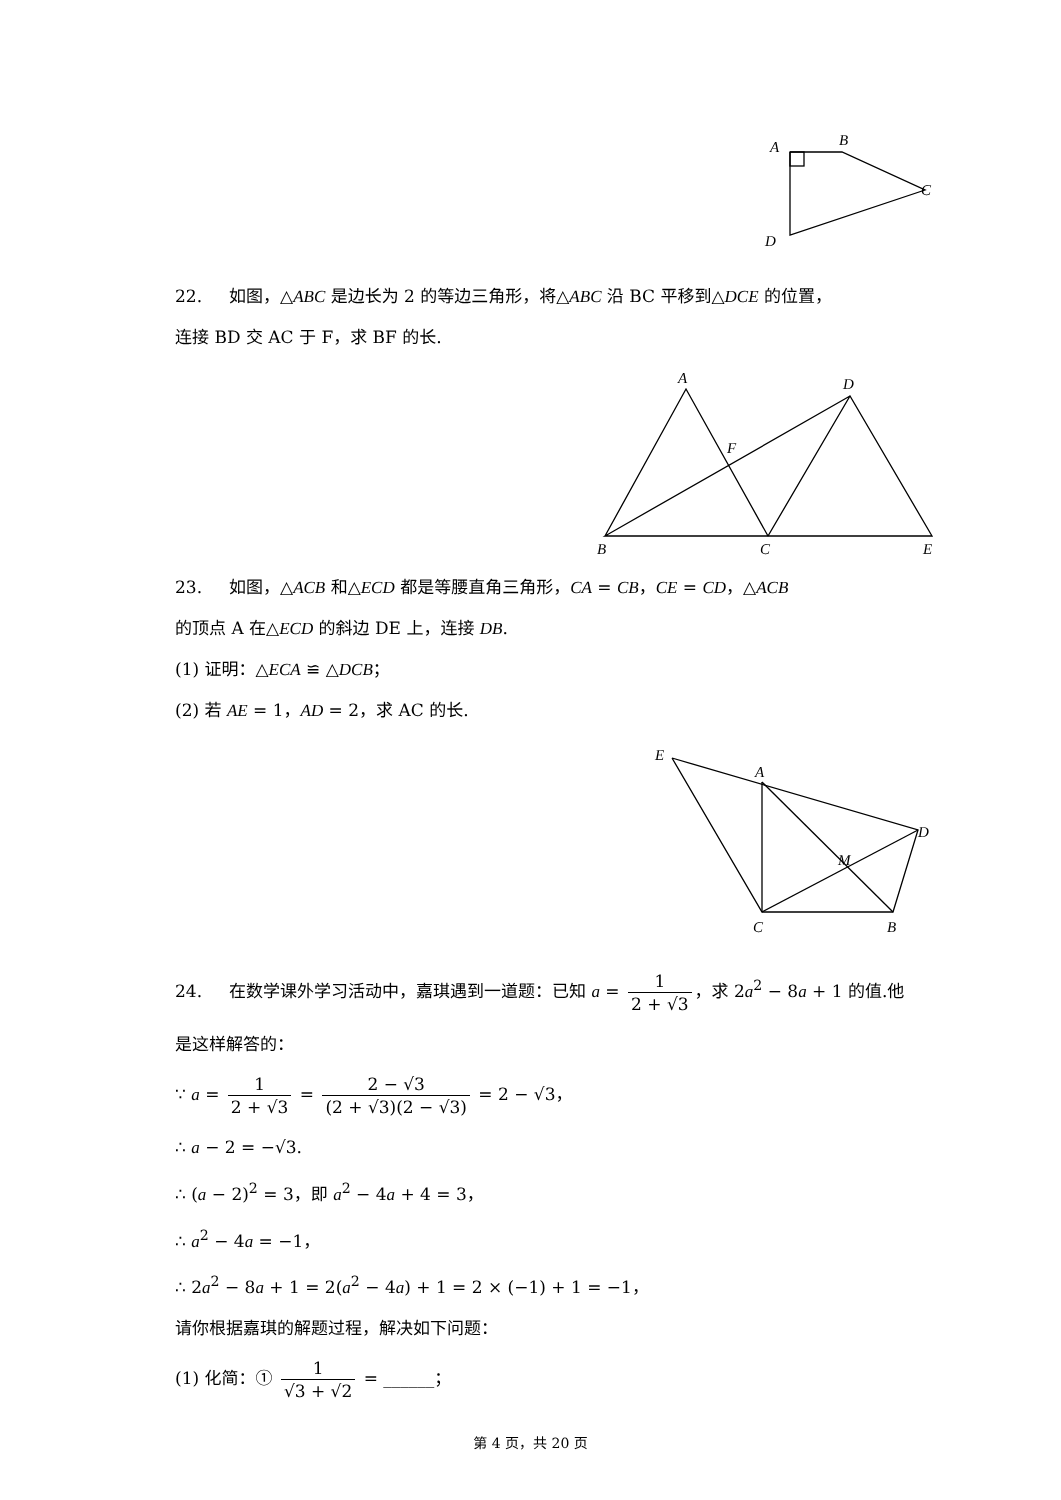A
B
C
D
22. 如图，△ABC 是边长为 2 的等边三角形，将△ABC 沿 BC 平移到△DCE 的位置，
连接 BD 交 AC 于 F，求 BF 的长.
A
D
F
B
C
E
23. 如图，△ACB 和△ECD 都是等腰直角三角形，CA = CB，CE = CD，△ACB
的顶点 A 在△ECD 的斜边 DE 上，连接 DB.
(1) 证明：△ECA ≌ △DCB；
(2) 若 AE = 1，AD = 2，求 AC 的长.
E
A
D
M
C
B
24. 在数学课外学习活动中，嘉琪遇到一道题：已知 a = 1 2 + √3 ，求 2a<sup>2</sup> − 8a + 1 的值.他
是这样解答的：
∵ a = 1 2 + √3 = 2 − √3 (2 + √3)(2 − √3) = 2 − √3，
∴ a − 2 = −√3.
∴ (a − 2)<sup>2</sup> = 3，即 a<sup>2</sup> − 4a + 4 = 3，
∴ a<sup>2</sup> − 4a = −1，
∴ 2a<sup>2</sup> − 8a + 1 = 2(a<sup>2</sup> − 4a) + 1 = 2 × (−1) + 1 = −1，
请你根据嘉琪的解题过程，解决如下问题：
(1) 化简：① 1 √3 + √2 = ______；
第 4 页，共 20 页